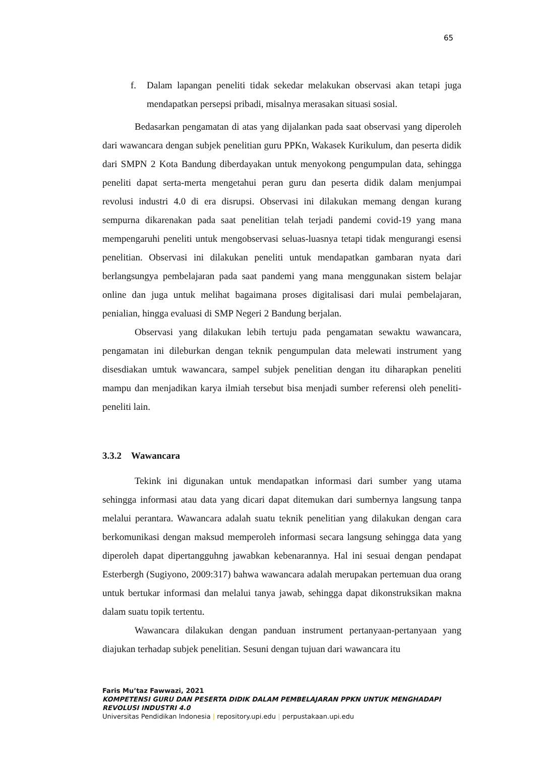65
f. Dalam lapangan peneliti tidak sekedar melakukan observasi akan tetapi juga mendapatkan persepsi pribadi, misalnya merasakan situasi sosial.
Bedasarkan pengamatan di atas yang dijalankan pada saat observasi yang diperoleh dari wawancara dengan subjek penelitian guru PPKn, Wakasek Kurikulum, dan peserta didik dari SMPN 2 Kota Bandung diberdayakan untuk menyokong pengumpulan data, sehingga peneliti dapat serta-merta mengetahui peran guru dan peserta didik dalam menjumpai revolusi industri 4.0 di era disrupsi. Observasi ini dilakukan memang dengan kurang sempurna dikarenakan pada saat penelitian telah terjadi pandemi covid-19 yang mana mempengaruhi peneliti untuk mengobservasi seluas-luasnya tetapi tidak mengurangi esensi penelitian. Observasi ini dilakukan peneliti untuk mendapatkan gambaran nyata dari berlangsungya pembelajaran pada saat pandemi yang mana menggunakan sistem belajar online dan juga untuk melihat bagaimana proses digitalisasi dari mulai pembelajaran, penialian, hingga evaluasi di SMP Negeri 2 Bandung berjalan.
Observasi yang dilakukan lebih tertuju pada pengamatan sewaktu wawancara, pengamatan ini dileburkan dengan teknik pengumpulan data melewati instrument yang disesdiakan umtuk wawancara, sampel subjek penelitian dengan itu diharapkan peneliti mampu dan menjadikan karya ilmiah tersebut bisa menjadi sumber referensi oleh peneliti-peneliti lain.
3.3.2 Wawancara
Tekink ini digunakan untuk mendapatkan informasi dari sumber yang utama sehingga informasi atau data yang dicari dapat ditemukan dari sumbernya langsung tanpa melalui perantara. Wawancara adalah suatu teknik penelitian yang dilakukan dengan cara berkomunikasi dengan maksud memperoleh informasi secara langsung sehingga data yang diperoleh dapat dipertangguhng jawabkan kebenarannya. Hal ini sesuai dengan pendapat Esterbergh (Sugiyono, 2009:317) bahwa wawancara adalah merupakan pertemuan dua orang untuk bertukar informasi dan melalui tanya jawab, sehingga dapat dikonstruksikan makna dalam suatu topik tertentu.
Wawancara dilakukan dengan panduan instrument pertanyaan-pertanyaan yang diajukan terhadap subjek penelitian. Sesuni dengan tujuan dari wawancara itu
Faris Mu’taz Fawwazi, 2021
KOMPETENSI GURU DAN PESERTA DIDIK DALAM PEMBELAJARAN PPKN UNTUK MENGHADAPI
REVOLUSI INDUSTRI 4.0
Universitas Pendidikan Indonesia | repository.upi.edu | perpustakaan.upi.edu